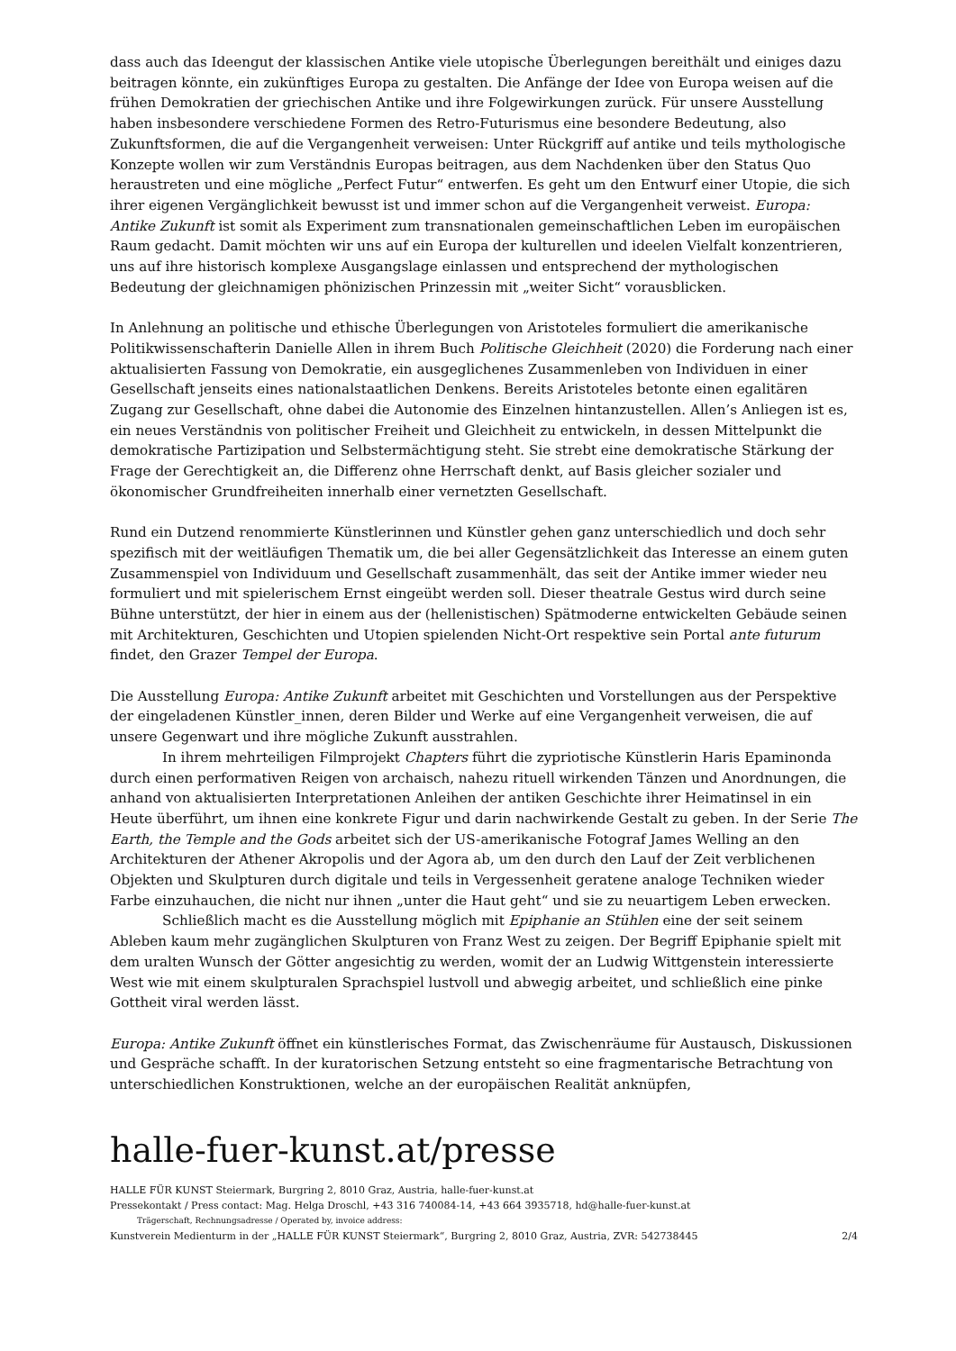dass auch das Ideengut der klassischen Antike viele utopische Überlegungen bereithält und einiges dazu beitragen könnte, ein zukünftiges Europa zu gestalten. Die Anfänge der Idee von Europa weisen auf die frühen Demokratien der griechischen Antike und ihre Folgewirkungen zurück. Für unsere Ausstellung haben insbesondere verschiedene Formen des Retro-Futurismus eine besondere Bedeutung, also Zukunftsformen, die auf die Vergangenheit verweisen: Unter Rückgriff auf antike und teils mythologische Konzepte wollen wir zum Verständnis Europas beitragen, aus dem Nachdenken über den Status Quo heraustreten und eine mögliche „Perfect Futur“ entwerfen. Es geht um den Entwurf einer Utopie, die sich ihrer eigenen Vergänglichkeit bewusst ist und immer schon auf die Vergangenheit verweist. Europa: Antike Zukunft ist somit als Experiment zum transnationalen gemeinschaftlichen Leben im europäischen Raum gedacht. Damit möchten wir uns auf ein Europa der kulturellen und ideelen Vielfalt konzentrieren, uns auf ihre historisch komplexe Ausgangslage einlassen und entsprechend der mythologischen Bedeutung der gleichnamigen phönizischen Prinzessin mit „weiter Sicht“ vorausblicken.
In Anlehnung an politische und ethische Überlegungen von Aristoteles formuliert die amerikanische Politikwissenschafterin Danielle Allen in ihrem Buch Politische Gleichheit (2020) die Forderung nach einer aktualisierten Fassung von Demokratie, ein ausgeglichenes Zusammenleben von Individuen in einer Gesellschaft jenseits eines nationalstaatlichen Denkens. Bereits Aristoteles betonte einen egalitären Zugang zur Gesellschaft, ohne dabei die Autonomie des Einzelnen hintanzustellen. Allen’s Anliegen ist es, ein neues Verständnis von politischer Freiheit und Gleichheit zu entwickeln, in dessen Mittelpunkt die demokratische Partizipation und Selbstermächtigung steht. Sie strebt eine demokratische Stärkung der Frage der Gerechtigkeit an, die Differenz ohne Herrschaft denkt, auf Basis gleicher sozialer und ökonomischer Grundfreiheiten innerhalb einer vernetzten Gesellschaft.
Rund ein Dutzend renommierte Künstlerinnen und Künstler gehen ganz unterschiedlich und doch sehr spezifisch mit der weitläufigen Thematik um, die bei aller Gegensätzlichkeit das Interesse an einem guten Zusammenspiel von Individuum und Gesellschaft zusammenhält, das seit der Antike immer wieder neu formuliert und mit spielerischem Ernst eingeübt werden soll. Dieser theatrale Gestus wird durch seine Bühne unterstützt, der hier in einem aus der (hellenistischen) Spätmoderne entwickelten Gebäude seinen mit Architekturen, Geschichten und Utopien spielenden Nicht-Ort respektive sein Portal ante futurum findet, den Grazer Tempel der Europa.
Die Ausstellung Europa: Antike Zukunft arbeitet mit Geschichten und Vorstellungen aus der Perspektive der eingeladenen Künstler_innen, deren Bilder und Werke auf eine Vergangenheit verweisen, die auf unsere Gegenwart und ihre mögliche Zukunft ausstrahlen.
In ihrem mehrteiligen Filmprojekt Chapters führt die zypriotische Künstlerin Haris Epaminonda durch einen performativen Reigen von archaisch, nahezu rituell wirkenden Tänzen und Anordnungen, die anhand von aktualisierten Interpretationen Anleihen der antiken Geschichte ihrer Heimatinsel in ein Heute überführt, um ihnen eine konkrete Figur und darin nachwirkende Gestalt zu geben. In der Serie The Earth, the Temple and the Gods arbeitet sich der US-amerikanische Fotograf James Welling an den Architekturen der Athener Akropolis und der Agora ab, um den durch den Lauf der Zeit verblichenen Objekten und Skulpturen durch digitale und teils in Vergessenheit geratene analoge Techniken wieder Farbe einzuhauchen, die nicht nur ihnen „unter die Haut geht“ und sie zu neuartigem Leben erwecken.
Schließlich macht es die Ausstellung möglich mit Epiphanie an Stühlen eine der seit seinem Ableben kaum mehr zugänglichen Skulpturen von Franz West zu zeigen. Der Begriff Epiphanie spielt mit dem uralten Wunsch der Götter angesichtig zu werden, womit der an Ludwig Wittgenstein interessierte West wie mit einem skulpturalen Sprachspiel lustvoll und abwegig arbeitet, und schließlich eine pinke Gottheit viral werden lässt.
Europa: Antike Zukunft öffnet ein künstlerisches Format, das Zwischenräume für Austausch, Diskussionen und Gespräche schafft. In der kuratorischen Setzung entsteht so eine fragmentarische Betrachtung von unterschiedlichen Konstruktionen, welche an der europäischen Realität anknüpfen,
halle-fuer-kunst.at/presse
HALLE FÜR KUNST Steiermark, Burgring 2, 8010 Graz, Austria, halle-fuer-kunst.at
Pressekontakt / Press contact: Mag. Helga Droschl, +43 316 740084-14, +43 664 3935718, hd@halle-fuer-kunst.at
Trägerschaft, Rechnungsadresse / Operated by, invoice address:
Kunstverein Medienturm in der „HALLE FÜR KUNST Steiermark“, Burgring 2, 8010 Graz, Austria, ZVR: 542738445 2/4